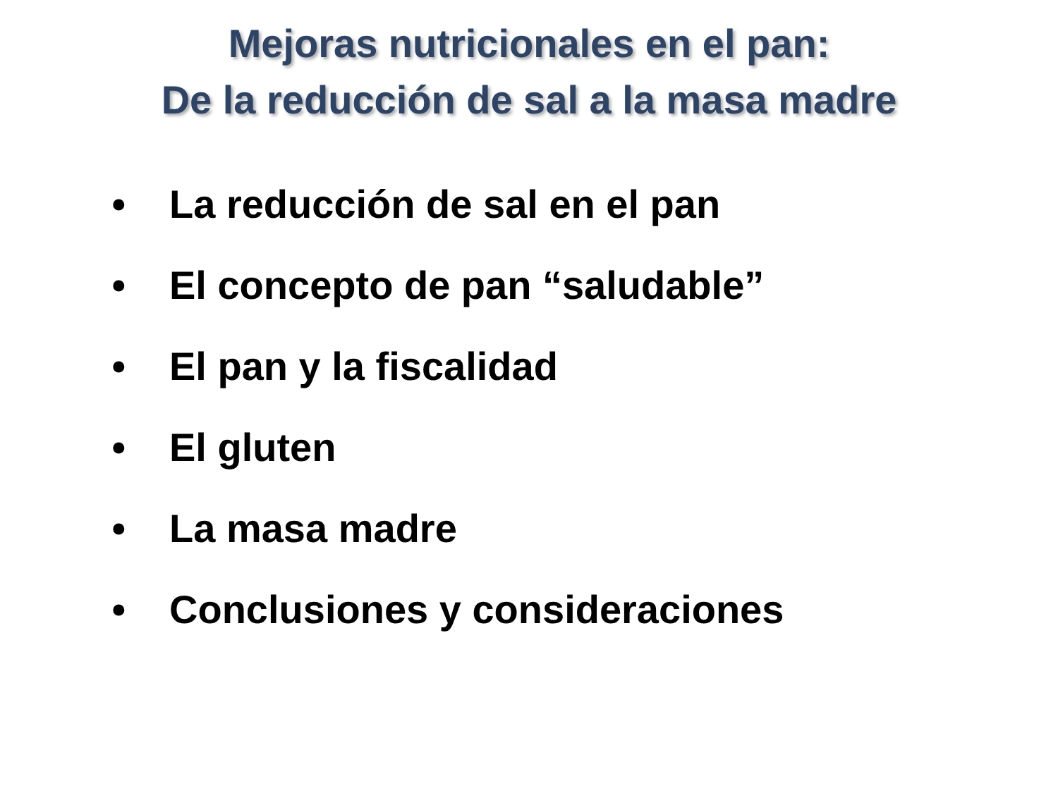Mejoras nutricionales en el pan:
De la reducción de sal a la masa madre
• La reducción de sal en el pan
• El concepto de pan “saludable”
• El pan y la fiscalidad
• El gluten
• La masa madre
• Conclusiones y consideraciones